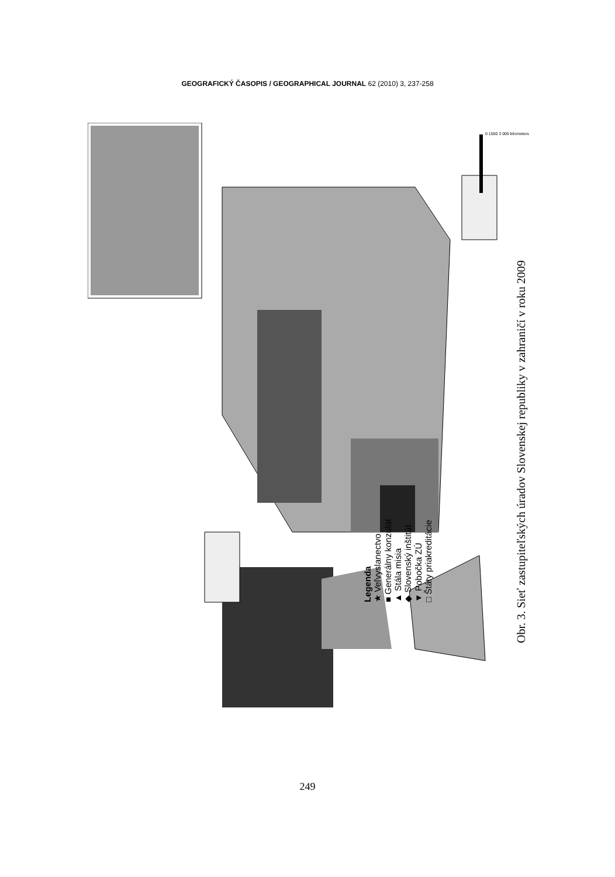GEOGRAFICKÝ ČASOPIS / GEOGRAPHICAL JOURNAL 62 (2010) 3, 237-258
Legenda
★ Veľvyslanectvo
■ Generálny konzulát
▲ Stála misia
◆ Slovenský inštitút
▼ Pobočka ZÚ
□ Štáty priakreditácie
Obr. 3. Sieť zastupiteľských úradov Slovenskej republiky v zahraničí v roku 2009
0 1500 3 000 kilometers
249